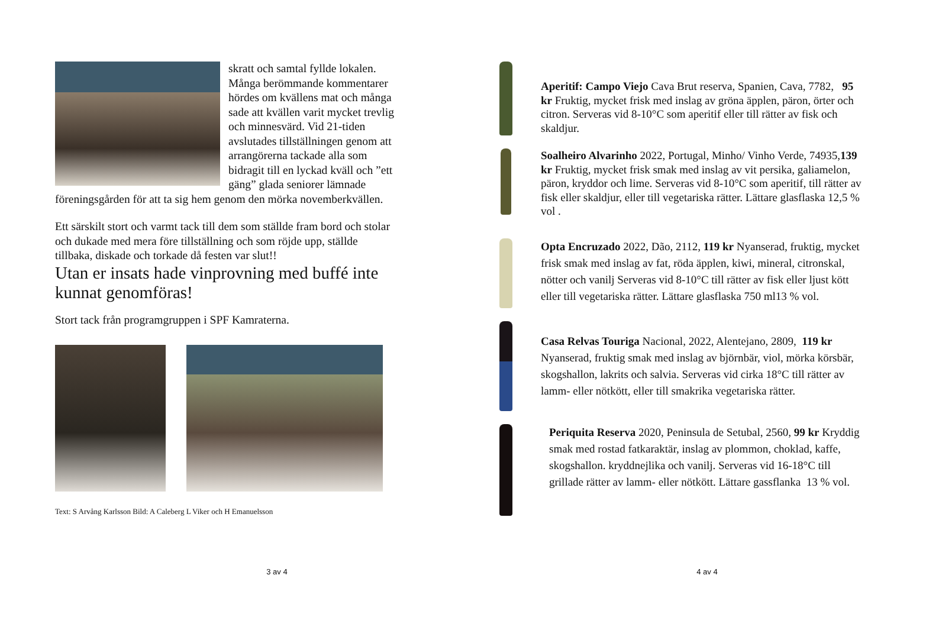skratt och samtal fyllde lokalen. Många berömmande kommentarer hördes om kvällens mat och många sade att kvällen varit mycket trevlig och minnesvärd. Vid 21-tiden avslutades tillställningen genom att arrangörerna tackade alla som bidragit till en lyckad kväll och ”ett gäng” glada seniorer lämnade föreningsgården för att ta sig hem genom den mörka novemberkvällen.
Ett särskilt stort och varmt tack till dem som ställde fram bord och stolar och dukade med mera före tillställning och som röjde upp, ställde tillbaka, diskade och torkade då festen var slut!!
Utan er insats hade vinprovning med buffé inte kunnat genomföras!
Stort tack från programgruppen i SPF Kamraterna.
Text: S Arvång Karlsson Bild: A Caleberg L Viker och H Emanuelsson
3 av 4
Aperitif: Campo Viejo Cava Brut reserva, Spanien, Cava, 7782, 95 kr Fruktig, mycket frisk med inslag av gröna äpplen, päron, örter och citron. Serveras vid 8-10°C som aperitif eller till rätter av fisk och skaldjur.
Soalheiro Alvarinho 2022, Portugal, Minho/ Vinho Verde, 74935,139 kr Fruktig, mycket frisk smak med inslag av vit persika, galiamelon, päron, kryddor och lime. Serveras vid 8-10°C som aperitif, till rätter av fisk eller skaldjur, eller till vegetariska rätter. Lättare glasflaska 12,5 % vol .
Opta Encruzado 2022, Dão, 2112, 119 kr Nyanserad, fruktig, mycket frisk smak med inslag av fat, röda äpplen, kiwi, mineral, citronskal, nötter och vanilj Serveras vid 8-10°C till rätter av fisk eller ljust kött eller till vegetariska rätter. Lättare glasflaska 750 ml13 % vol.
Casa Relvas Touriga Nacional, 2022, Alentejano, 2809, 119 kr Nyanserad, fruktig smak med inslag av björnbär, viol, mörka körsbär, skogshallon, lakrits och salvia. Serveras vid cirka 18°C till rätter av lamm- eller nötkött, eller till smakrika vegetariska rätter.
Periquita Reserva 2020, Peninsula de Setubal, 2560, 99 kr Kryddig smak med rostad fatkaraktär, inslag av plommon, choklad, kaffe, skogshallon. kryddnejlika och vanilj. Serveras vid 16-18°C till grillade rätter av lamm- eller nötkött. Lättare gassflanka 13 % vol.
4 av 4